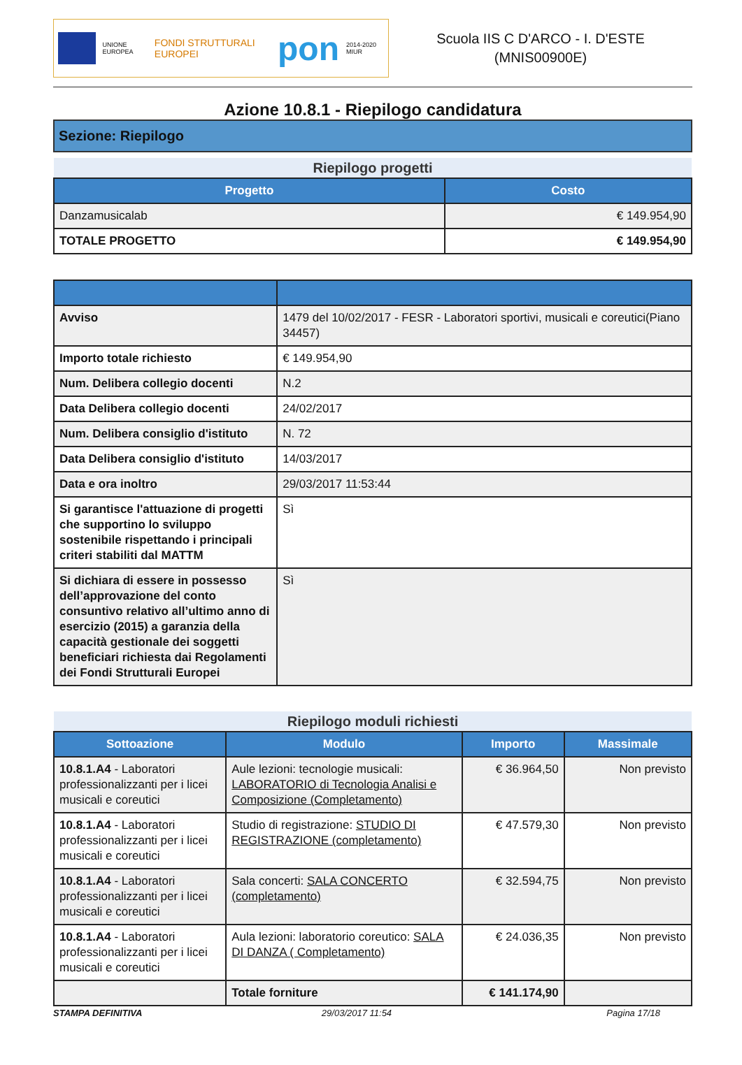UNIONE EUROPEA
FONDI STRUTTURALI EUROPEI
pon
2014-2020 MIUR
Scuola IIS C D'ARCO - I. D'ESTE
(MNIS00900E)
Azione 10.8.1 - Riepilogo candidatura
Sezione: Riepilogo
| Riepilogo progetti | |
| Progetto | Costo |
| Danzamusicalab | € 149.954,90 |
| TOTALE PROGETTO | € 149.954,90 |
| Avviso | 1479 del 10/02/2017 - FESR - Laboratori sportivi, musicali e coreutici(Piano 34457) |
| Importo totale richiesto | € 149.954,90 |
| Num. Delibera collegio docenti | N.2 |
| Data Delibera collegio docenti | 24/02/2017 |
| Num. Delibera consiglio d'istituto | N. 72 |
| Data Delibera consiglio d'istituto | 14/03/2017 |
| Data e ora inoltro | 29/03/2017 11:53:44 |
| Si garantisce l'attuazione di progetti che supportino lo sviluppo sostenibile rispettando i principali criteri stabiliti dal MATTM | Sì |
| Si dichiara di essere in possesso dell’approvazione del conto consuntivo relativo all’ultimo anno di esercizio (2015) a garanzia della capacità gestionale dei soggetti beneficiari richiesta dai Regolamenti dei Fondi Strutturali Europei | Sì |
| Riepilogo moduli richiesti | | | |
| Sottoazione | Modulo | Importo | Massimale |
| 10.8.1.A4 - Laboratori professionalizzanti per i licei musicali e coreutici | Aule lezioni: tecnologie musicali: LABORATORIO di Tecnologia Analisi e Composizione (Completamento) | € 36.964,50 | Non previsto |
| 10.8.1.A4 - Laboratori professionalizzanti per i licei musicali e coreutici | Studio di registrazione: STUDIO DI REGISTRAZIONE (completamento) | € 47.579,30 | Non previsto |
| 10.8.1.A4 - Laboratori professionalizzanti per i licei musicali e coreutici | Sala concerti: SALA CONCERTO (completamento) | € 32.594,75 | Non previsto |
| 10.8.1.A4 - Laboratori professionalizzanti per i licei musicali e coreutici | Aula lezioni: laboratorio coreutico: SALA DI DANZA ( Completamento) | € 24.036,35 | Non previsto |
| | Totale forniture | € 141.174,90 | |
STAMPA DEFINITIVA 29/03/2017 11:54 Pagina 17/18